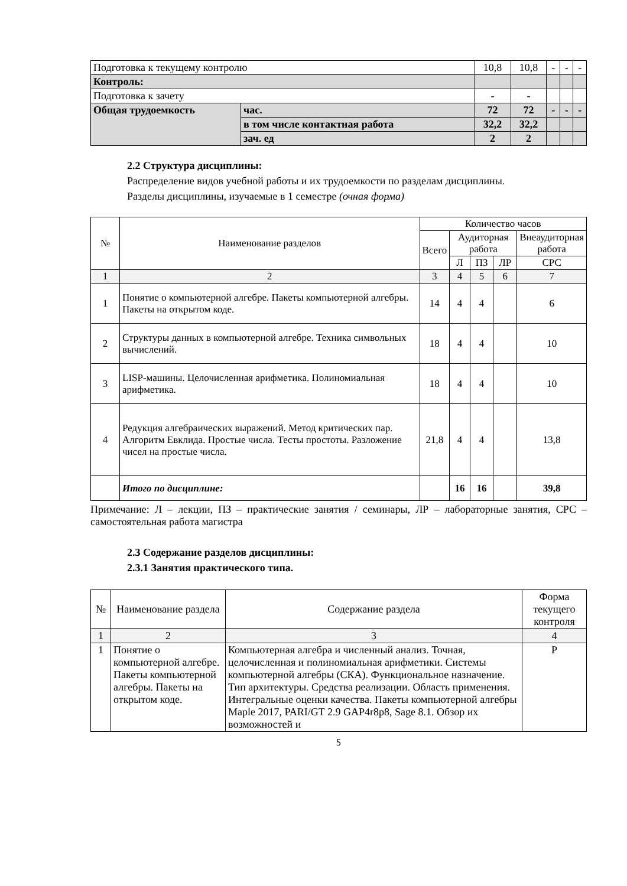| Подготовка к текущему контролю | | 10,8 | 10,8 | - | - | - |
| Контроль: | | | | | | |
| Подготовка к зачету | | - | - | | | |
| Общая трудоемкость | час. | 72 | 72 | - | - | - |
| | в том числе контактная работа | 32,2 | 32,2 | | | |
| | зач. ед | 2 | 2 | | | |
2.2 Структура дисциплины:
Распределение видов учебной работы и их трудоемкости по разделам дисциплины.
Разделы дисциплины, изучаемые в 1 семестре (очная форма)
| № | Наименование разделов | Количество часов | | | | |
| | | Всего | Аудиторная работа | | | Внеаудиторная работа |
| | | | Л | ПЗ | ЛР | СРС |
| 1 | 2 | 3 | 4 | 5 | 6 | 7 |
| 1 | Понятие о компьютерной алгебре. Пакеты компьютерной алгебры. Пакеты на открытом коде. | 14 | 4 | 4 | | 6 |
| 2 | Структуры данных в компьютерной алгебре. Техника символьных вычислений. | 18 | 4 | 4 | | 10 |
| 3 | LISP-машины. Целочисленная арифметика. Полиномиальная арифметика. | 18 | 4 | 4 | | 10 |
| 4 | Редукция алгебраических выражений. Метод критических пар. Алгоритм Евклида. Простые числа. Тесты простоты. Разложение чисел на простые числа. | 21,8 | 4 | 4 | | 13,8 |
| | Итого по дисциплине: | | 16 | 16 | | 39,8 |
Примечание: Л – лекции, ПЗ – практические занятия / семинары, ЛР – лабораторные занятия, СРС – самостоятельная работа магистра
2.3 Содержание разделов дисциплины:
2.3.1 Занятия практического типа.
| № | Наименование раздела | Содержание раздела | Форма текущего контроля |
| 1 | 2 | 3 | 4 |
| 1 | Понятие о компьютерной алгебре. Пакеты компьютерной алгебры. Пакеты на открытом коде. | Компьютерная алгебра и численный анализ. Точная, целочисленная и полиномиальная арифметики. Системы компьютерной алгебры (СКА). Функциональное назначение. Тип архитектуры. Средства реализации. Область применения. Интегральные оценки качества. Пакеты компьютерной алгебры Maple 2017, PARI/GT 2.9 GAP4r8p8, Sage 8.1. Обзор их возможностей и | Р |
5